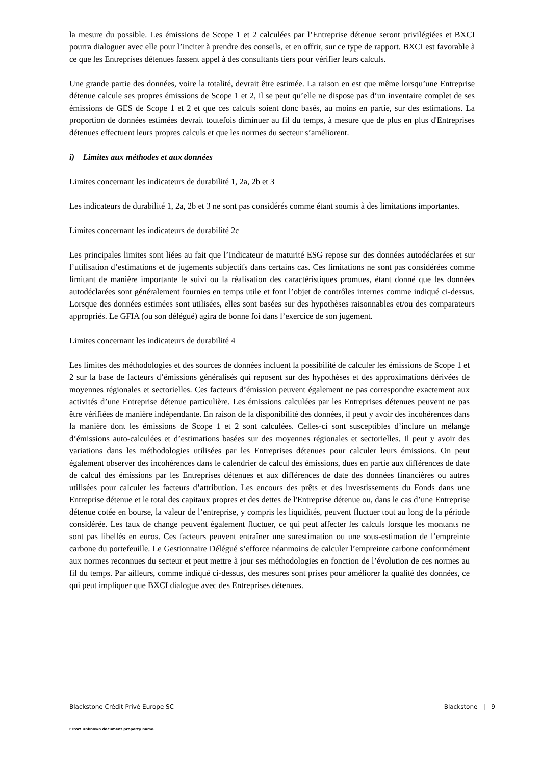la mesure du possible. Les émissions de Scope 1 et 2 calculées par l’Entreprise détenue seront privilégiées et BXCI pourra dialoguer avec elle pour l’inciter à prendre des conseils, et en offrir, sur ce type de rapport. BXCI est favorable à ce que les Entreprises détenues fassent appel à des consultants tiers pour vérifier leurs calculs.
Une grande partie des données, voire la totalité, devrait être estimée. La raison en est que même lorsqu’une Entreprise détenue calcule ses propres émissions de Scope 1 et 2, il se peut qu’elle ne dispose pas d’un inventaire complet de ses émissions de GES de Scope 1 et 2 et que ces calculs soient donc basés, au moins en partie, sur des estimations. La proportion de données estimées devrait toutefois diminuer au fil du temps, à mesure que de plus en plus d'Entreprises détenues effectuent leurs propres calculs et que les normes du secteur s’améliorent.
i) Limites aux méthodes et aux données
Limites concernant les indicateurs de durabilité 1, 2a, 2b et 3
Les indicateurs de durabilité 1, 2a, 2b et 3 ne sont pas considérés comme étant soumis à des limitations importantes.
Limites concernant les indicateurs de durabilité 2c
Les principales limites sont liées au fait que l’Indicateur de maturité ESG repose sur des données autodéclarées et sur l’utilisation d’estimations et de jugements subjectifs dans certains cas. Ces limitations ne sont pas considérées comme limitant de manière importante le suivi ou la réalisation des caractéristiques promues, étant donné que les données autodéclarées sont généralement fournies en temps utile et font l’objet de contrôles internes comme indiqué ci-dessus. Lorsque des données estimées sont utilisées, elles sont basées sur des hypothèses raisonnables et/ou des comparateurs appropriés. Le GFIA (ou son délégué) agira de bonne foi dans l’exercice de son jugement.
Limites concernant les indicateurs de durabilité 4
Les limites des méthodologies et des sources de données incluent la possibilité de calculer les émissions de Scope 1 et 2 sur la base de facteurs d’émissions généralisés qui reposent sur des hypothèses et des approximations dérivées de moyennes régionales et sectorielles. Ces facteurs d’émission peuvent également ne pas correspondre exactement aux activités d’une Entreprise détenue particulière. Les émissions calculées par les Entreprises détenues peuvent ne pas être vérifiées de manière indépendante. En raison de la disponibilité des données, il peut y avoir des incohérences dans la manière dont les émissions de Scope 1 et 2 sont calculées. Celles-ci sont susceptibles d’inclure un mélange d’émissions auto-calculées et d’estimations basées sur des moyennes régionales et sectorielles. Il peut y avoir des variations dans les méthodologies utilisées par les Entreprises détenues pour calculer leurs émissions. On peut également observer des incohérences dans le calendrier de calcul des émissions, dues en partie aux différences de date de calcul des émissions par les Entreprises détenues et aux différences de date des données financières ou autres utilisées pour calculer les facteurs d’attribution. Les encours des prêts et des investissements du Fonds dans une Entreprise détenue et le total des capitaux propres et des dettes de l'Entreprise détenue ou, dans le cas d’une Entreprise détenue cotée en bourse, la valeur de l’entreprise, y compris les liquidités, peuvent fluctuer tout au long de la période considérée. Les taux de change peuvent également fluctuer, ce qui peut affecter les calculs lorsque les montants ne sont pas libellés en euros. Ces facteurs peuvent entraîner une surestimation ou une sous-estimation de l’empreinte carbone du portefeuille. Le Gestionnaire Délégué s’efforce néanmoins de calculer l’empreinte carbone conformément aux normes reconnues du secteur et peut mettre à jour ses méthodologies en fonction de l’évolution de ces normes au fil du temps. Par ailleurs, comme indiqué ci-dessus, des mesures sont prises pour améliorer la qualité des données, ce qui peut impliquer que BXCI dialogue avec des Entreprises détenues.
Blackstone Crédit Privé Europe SC Blackstone | 9
Error! Unknown document property name.